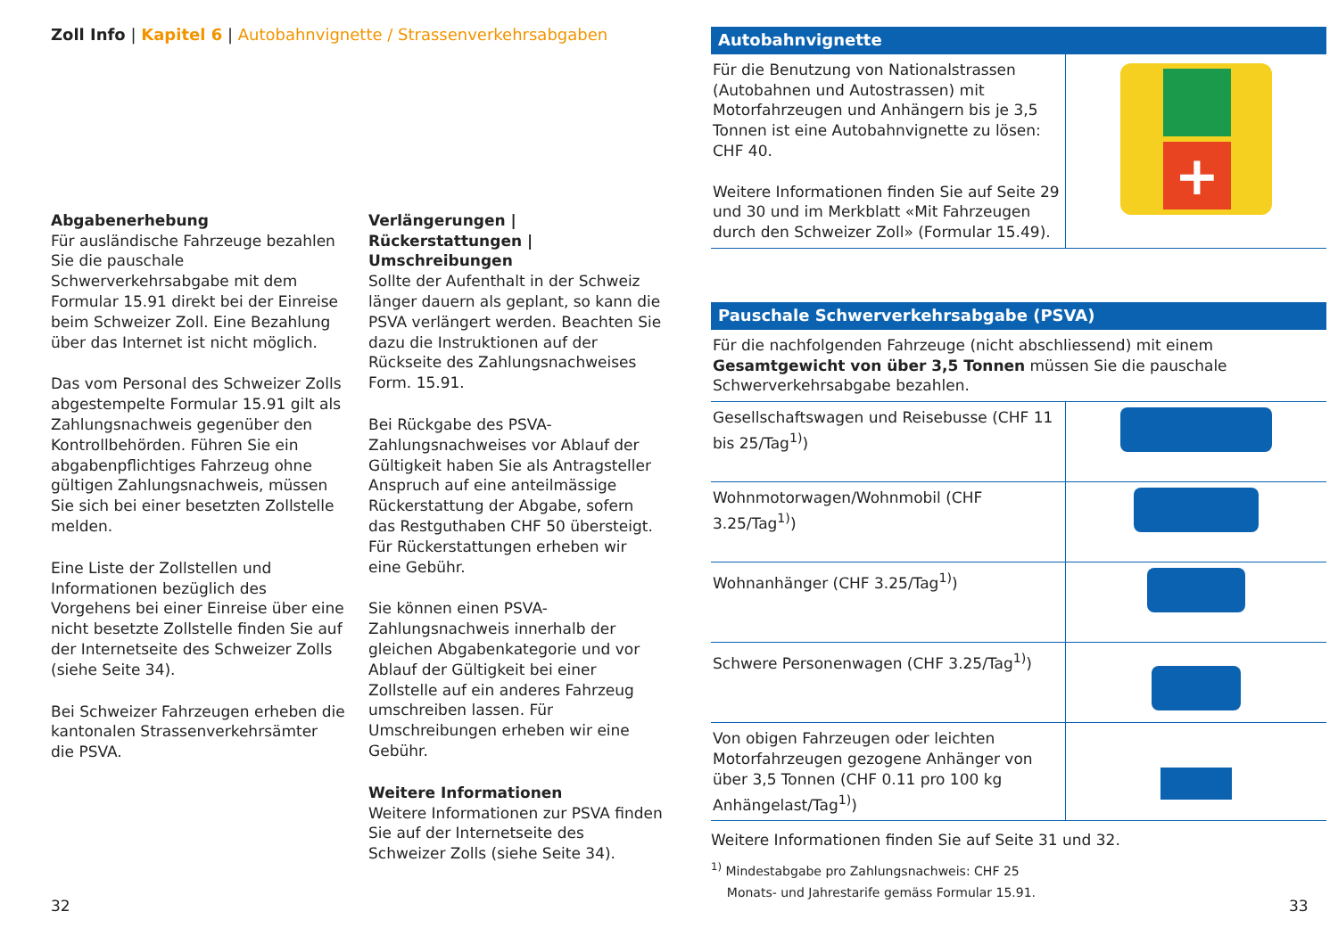Zoll Info | Kapitel 6 | Autobahnvignette / Strassenverkehrsabgaben
Abgabenerhebung
Für ausländische Fahrzeuge bezahlen Sie die pauschale Schwerverkehrsabgabe mit dem Formular 15.91 direkt bei der Einreise beim Schweizer Zoll. Eine Bezahlung über das Internet ist nicht möglich.
Das vom Personal des Schweizer Zolls abgestempelte Formular 15.91 gilt als Zahlungsnachweis gegenüber den Kontrollbehörden. Führen Sie ein abgabenpflichtiges Fahrzeug ohne gültigen Zahlungsnachweis, müssen Sie sich bei einer besetzten Zollstelle melden.
Eine Liste der Zollstellen und Informationen bezüglich des Vorgehens bei einer Einreise über eine nicht besetzte Zollstelle finden Sie auf der Internetseite des Schweizer Zolls (siehe Seite 34).
Bei Schweizer Fahrzeugen erheben die kantonalen Strassenverkehrsämter die PSVA.
Verlängerungen | Rückerstattungen | Umschreibungen
Sollte der Aufenthalt in der Schweiz länger dauern als geplant, so kann die PSVA verlängert werden. Beachten Sie dazu die Instruktionen auf der Rückseite des Zahlungsnachweises Form. 15.91.
Bei Rückgabe des PSVA-Zahlungsnachweises vor Ablauf der Gültigkeit haben Sie als Antragsteller Anspruch auf eine anteilmässige Rückerstattung der Abgabe, sofern das Restguthaben CHF 50 übersteigt. Für Rückerstattungen erheben wir eine Gebühr.
Sie können einen PSVA-Zahlungsnachweis innerhalb der gleichen Abgabenkategorie und vor Ablauf der Gültigkeit bei einer Zollstelle auf ein anderes Fahrzeug umschreiben lassen. Für Umschreibungen erheben wir eine Gebühr.
Weitere Informationen
Weitere Informationen zur PSVA finden Sie auf der Internetseite des Schweizer Zolls (siehe Seite 34).
32
Autobahnvignette
| Für die Benutzung von Nationalstrassen (Autobahnen und Autostrassen) mit Motorfahrzeugen und Anhängern bis je 3,5 Tonnen ist eine Autobahnvignette zu lösen: CHF 40. Weitere Informationen finden Sie auf Seite 29 und 30 und im Merkblatt «Mit Fahrzeugen durch den Schweizer Zoll» (Formular 15.49). | + |
Pauschale Schwerverkehrsabgabe (PSVA)
| Für die nachfolgenden Fahrzeuge (nicht abschliessend) mit einem Gesamtgewicht von über 3,5 Tonnen müssen Sie die pauschale Schwerverkehrsabgabe bezahlen. | |
| Gesellschaftswagen und Reisebusse (CHF 11 bis 25/Tag<sup>1)</sup>) | |
| Wohnmotorwagen/Wohnmobil (CHF 3.25/Tag<sup>1)</sup>) | |
| Wohnanhänger (CHF 3.25/Tag<sup>1)</sup>) | |
| Schwere Personenwagen (CHF 3.25/Tag<sup>1)</sup>) | |
| Von obigen Fahrzeugen oder leichten Motorfahrzeugen gezogene Anhänger von über 3,5 Tonnen (CHF 0.11 pro 100 kg Anhängelast/Tag<sup>1)</sup>) | |
Weitere Informationen finden Sie auf Seite 31 und 32.
<sup>1)</sup> Mindestabgabe pro Zahlungsnachweis: CHF 25
Monats- und Jahrestarife gemäss Formular 15.91.
33